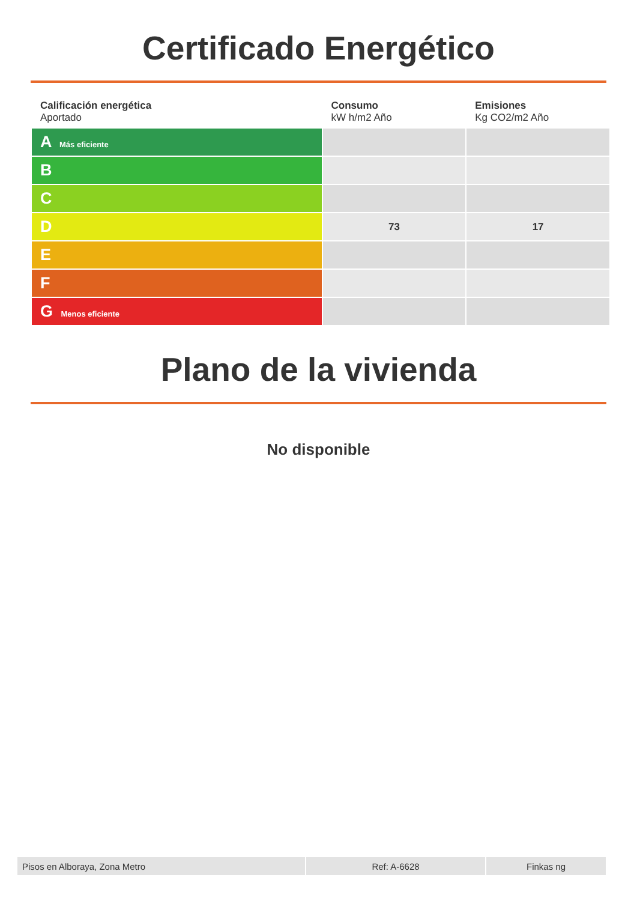Certificado Energético
| Calificación energética Aportado | Consumo kW h/m2 Año | Emisiones Kg CO2/m2 Año |
| --- | --- | --- |
| A Más eficiente | | |
| B | | |
| C | | |
| D | 73 | 17 |
| E | | |
| F | | |
| G Menos eficiente | | |
Plano de la vivienda
No disponible
| Pisos en Alboraya, Zona Metro | Ref: A-6628 | Finkas ng |